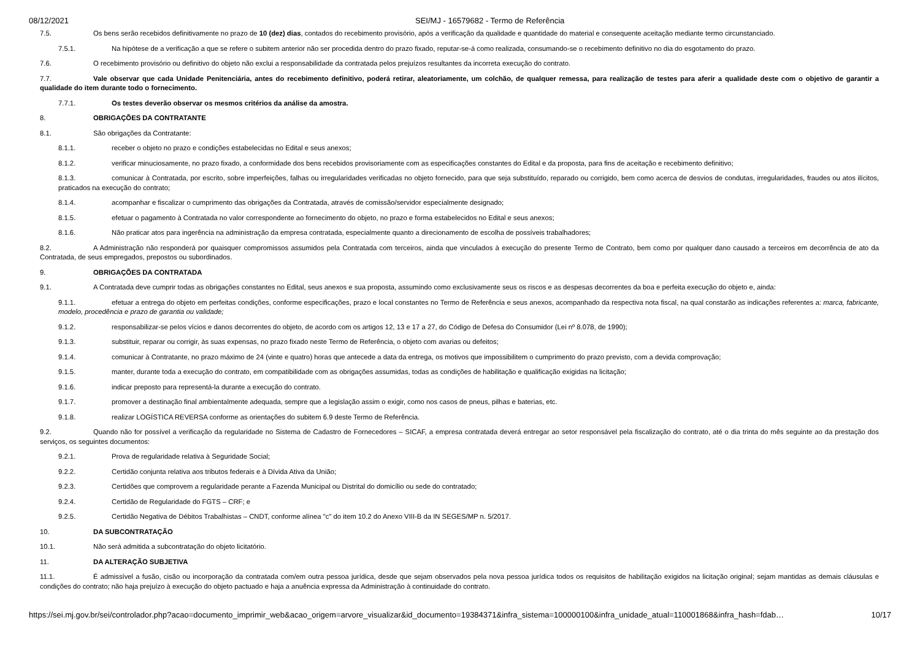08/12/2021 SEI/MJ - 16579682 - Termo de Referência
7.5. Os bens serão recebidos definitivamente no prazo de 10 (dez) dias, contados do recebimento provisório, após a verificação da qualidade e quantidade do material e consequente aceitação mediante termo circunstanciado.
7.5.1. Na hipótese de a verificação a que se refere o subitem anterior não ser procedida dentro do prazo fixado, reputar-se-á como realizada, consumando-se o recebimento definitivo no dia do esgotamento do prazo.
7.6. O recebimento provisório ou definitivo do objeto não exclui a responsabilidade da contratada pelos prejuízos resultantes da incorreta execução do contrato.
7.7. Vale observar que cada Unidade Penitenciária, antes do recebimento definitivo, poderá retirar, aleatoriamente, um colchão, de qualquer remessa, para realização de testes para aferir a qualidade deste com o objetivo de garantir a qualidade do item durante todo o fornecimento.
7.7.1. Os testes deverão observar os mesmos critérios da análise da amostra.
8. OBRIGAÇÕES DA CONTRATANTE
8.1. São obrigações da Contratante:
8.1.1. receber o objeto no prazo e condições estabelecidas no Edital e seus anexos;
8.1.2. verificar minuciosamente, no prazo fixado, a conformidade dos bens recebidos provisoriamente com as especificações constantes do Edital e da proposta, para fins de aceitação e recebimento definitivo;
8.1.3. comunicar à Contratada, por escrito, sobre imperfeições, falhas ou irregularidades verificadas no objeto fornecido, para que seja substituído, reparado ou corrigido, bem como acerca de desvios de condutas, irregularidades, fraudes ou atos ilícitos, praticados na execução do contrato;
8.1.4. acompanhar e fiscalizar o cumprimento das obrigações da Contratada, através de comissão/servidor especialmente designado;
8.1.5. efetuar o pagamento à Contratada no valor correspondente ao fornecimento do objeto, no prazo e forma estabelecidos no Edital e seus anexos;
8.1.6. Não praticar atos para ingerência na administração da empresa contratada, especialmente quanto a direcionamento de escolha de possíveis trabalhadores;
8.2. A Administração não responderá por quaisquer compromissos assumidos pela Contratada com terceiros, ainda que vinculados à execução do presente Termo de Contrato, bem como por qualquer dano causado a terceiros em decorrência de ato da Contratada, de seus empregados, prepostos ou subordinados.
9. OBRIGAÇÕES DA CONTRATADA
9.1. A Contratada deve cumprir todas as obrigações constantes no Edital, seus anexos e sua proposta, assumindo como exclusivamente seus os riscos e as despesas decorrentes da boa e perfeita execução do objeto e, ainda:
9.1.1. efetuar a entrega do objeto em perfeitas condições, conforme especificações, prazo e local constantes no Termo de Referência e seus anexos, acompanhado da respectiva nota fiscal, na qual constarão as indicações referentes a: marca, fabricante, modelo, procedência e prazo de garantia ou validade;
9.1.2. responsabilizar-se pelos vícios e danos decorrentes do objeto, de acordo com os artigos 12, 13 e 17 a 27, do Código de Defesa do Consumidor (Lei nº 8.078, de 1990);
9.1.3. substituir, reparar ou corrigir, às suas expensas, no prazo fixado neste Termo de Referência, o objeto com avarias ou defeitos;
9.1.4. comunicar à Contratante, no prazo máximo de 24 (vinte e quatro) horas que antecede a data da entrega, os motivos que impossibilitem o cumprimento do prazo previsto, com a devida comprovação;
9.1.5. manter, durante toda a execução do contrato, em compatibilidade com as obrigações assumidas, todas as condições de habilitação e qualificação exigidas na licitação;
9.1.6. indicar preposto para representá-la durante a execução do contrato.
9.1.7. promover a destinação final ambientalmente adequada, sempre que a legislação assim o exigir, como nos casos de pneus, pilhas e baterias, etc.
9.1.8. realizar LOGÍSTICA REVERSA conforme as orientações do subitem 6.9 deste Termo de Referência.
9.2. Quando não for possível a verificação da regularidade no Sistema de Cadastro de Fornecedores – SICAF, a empresa contratada deverá entregar ao setor responsável pela fiscalização do contrato, até o dia trinta do mês seguinte ao da prestação dos serviços, os seguintes documentos:
9.2.1. Prova de regularidade relativa à Seguridade Social;
9.2.2. Certidão conjunta relativa aos tributos federais e à Dívida Ativa da União;
9.2.3. Certidões que comprovem a regularidade perante a Fazenda Municipal ou Distrital do domicílio ou sede do contratado;
9.2.4. Certidão de Regularidade do FGTS – CRF; e
9.2.5. Certidão Negativa de Débitos Trabalhistas – CNDT, conforme alínea "c" do item 10.2 do Anexo VIII-B da IN SEGES/MP n. 5/2017.
10. DA SUBCONTRATAÇÃO
10.1. Não será admitida a subcontratação do objeto licitatório.
11. DA ALTERAÇÃO SUBJETIVA
11.1. É admissível a fusão, cisão ou incorporação da contratada com/em outra pessoa jurídica, desde que sejam observados pela nova pessoa jurídica todos os requisitos de habilitação exigidos na licitação original; sejam mantidas as demais cláusulas e condições do contrato; não haja prejuízo à execução do objeto pactuado e haja a anuência expressa da Administração à continuidade do contrato.
https://sei.mj.gov.br/sei/controlador.php?acao=documento_imprimir_web&acao_origem=arvore_visualizar&id_documento=19384371&infra_sistema=100000100&infra_unidade_atual=110001868&infra_hash=fdab… 10/17